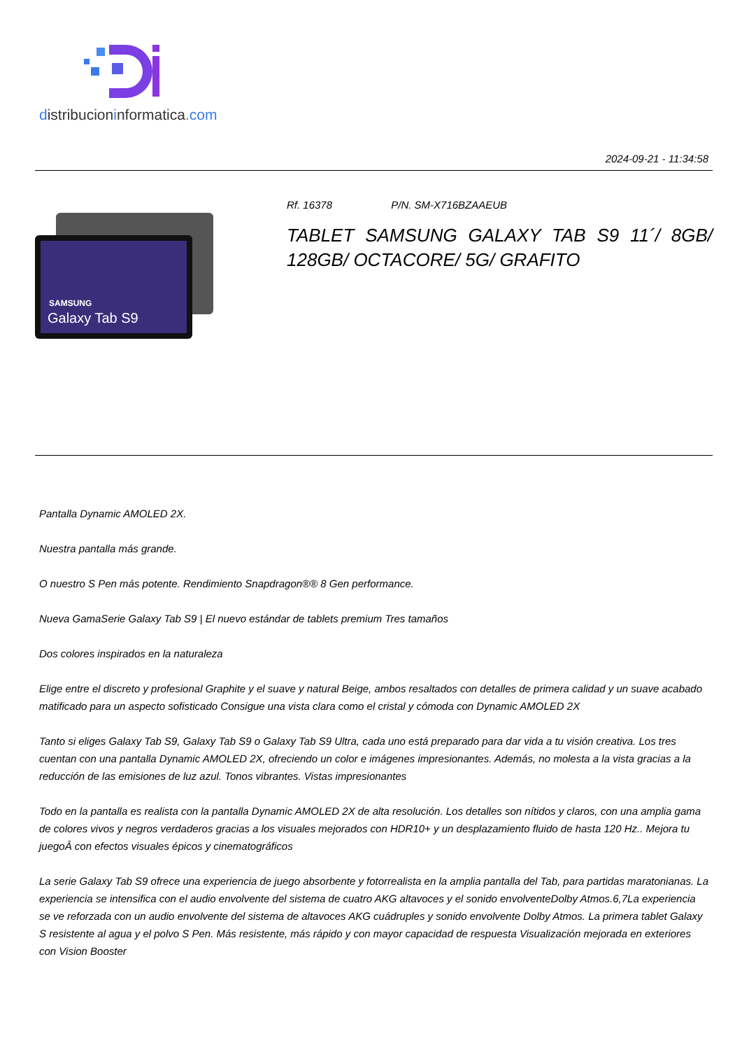distribucioninformatica.com
2024-09-21 - 11:34:58
SAMSUNG
Galaxy Tab S9
Rf. 16378 P/N. SM-X716BZAAEUB
TABLET SAMSUNG GALAXY TAB S9 11´/ 8GB/ 128GB/ OCTACORE/ 5G/ GRAFITO
Pantalla Dynamic AMOLED 2X.
Nuestra pantalla más grande.
O nuestro S Pen más potente. Rendimiento Snapdragon®® 8 Gen performance.
Nueva GamaSerie Galaxy Tab S9 | El nuevo estándar de tablets premium Tres tamaños
Dos colores inspirados en la naturaleza
Elige entre el discreto y profesional Graphite y el suave y natural Beige, ambos resaltados con detalles de primera calidad y un suave acabado matificado para un aspecto sofisticado Consigue una vista clara como el cristal y cómoda con Dynamic AMOLED 2X
Tanto si eliges Galaxy Tab S9, Galaxy Tab S9 o Galaxy Tab S9 Ultra, cada uno está preparado para dar vida a tu visión creativa. Los tres cuentan con una pantalla Dynamic AMOLED 2X, ofreciendo un color e imágenes impresionantes. Además, no molesta a la vista gracias a la reducción de las emisiones de luz azul. Tonos vibrantes. Vistas impresionantes
Todo en la pantalla es realista con la pantalla Dynamic AMOLED 2X de alta resolución. Los detalles son nítidos y claros, con una amplia gama de colores vivos y negros verdaderos gracias a los visuales mejorados con HDR10+ y un desplazamiento fluido de hasta 120 Hz.. Mejora tu juegoÂ con efectos visuales épicos y cinematográficos
La serie Galaxy Tab S9 ofrece una experiencia de juego absorbente y fotorrealista en la amplia pantalla del Tab, para partidas maratonianas. La experiencia se intensifica con el audio envolvente del sistema de cuatro AKG altavoces y el sonido envolventeDolby Atmos.6,7La experiencia se ve reforzada con un audio envolvente del sistema de altavoces AKG cuádruples y sonido envolvente Dolby Atmos. La primera tablet Galaxy S resistente al agua y el polvo S Pen. Más resistente, más rápido y con mayor capacidad de respuesta Visualización mejorada en exteriores con Vision Booster